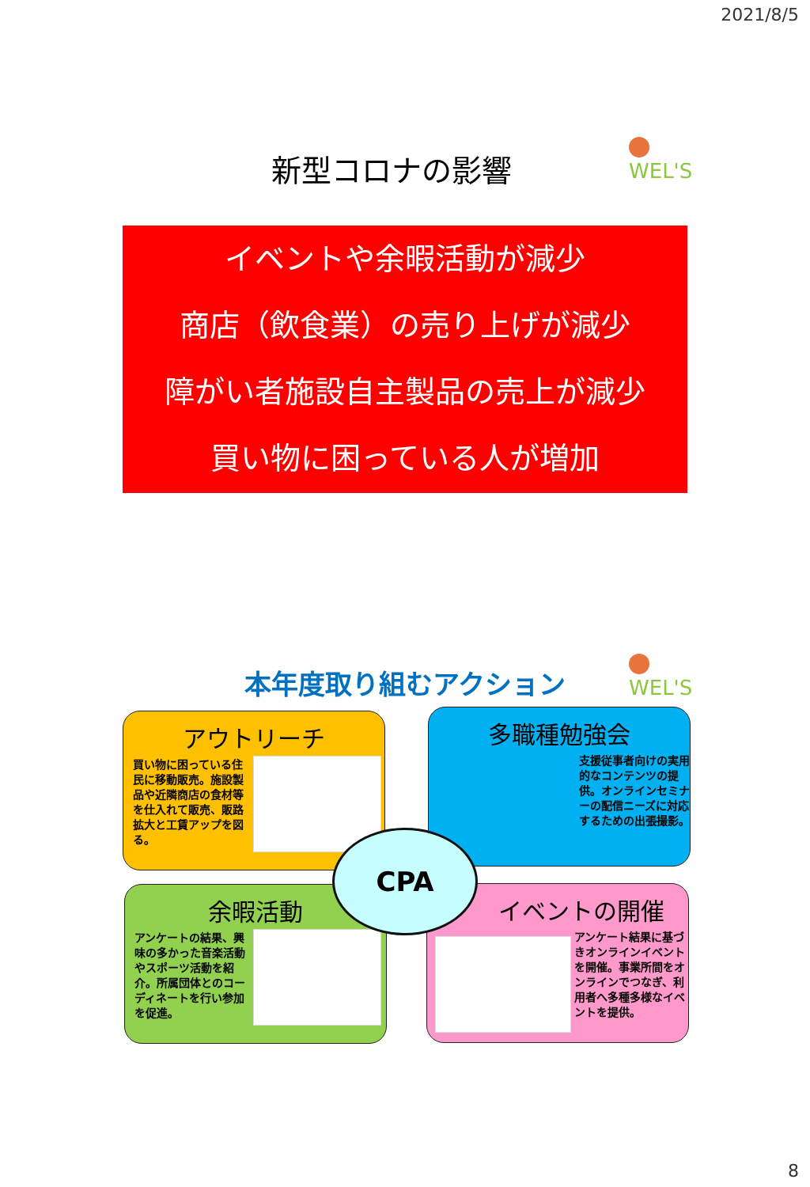2021/8/5
新型コロナの影響 WEL'S
イベントや余暇活動が減少
商店（飲食業）の売り上げが減少
障がい者施設自主製品の売上が減少
買い物に困っている人が増加
本年度取り組むアクション WEL'S
アウトリーチ
買い物に困っている住民に移動販売。施設製品や近隣商店の食材等を仕入れて販売、販路拡大と工賃アップを図る。
多職種勉強会
支援従事者向けの実用的なコンテンツの提供。オンラインセミナーの配信ニーズに対応するための出張撮影。
余暇活動
アンケートの結果、興味の多かった音楽活動やスポーツ活動を紹介。所属団体とのコーディネートを行い参加を促進。
イベントの開催
アンケート結果に基づきオンラインイベントを開催。事業所間をオンラインでつなぎ、利用者へ多種多様なイベントを提供。
CPA
8